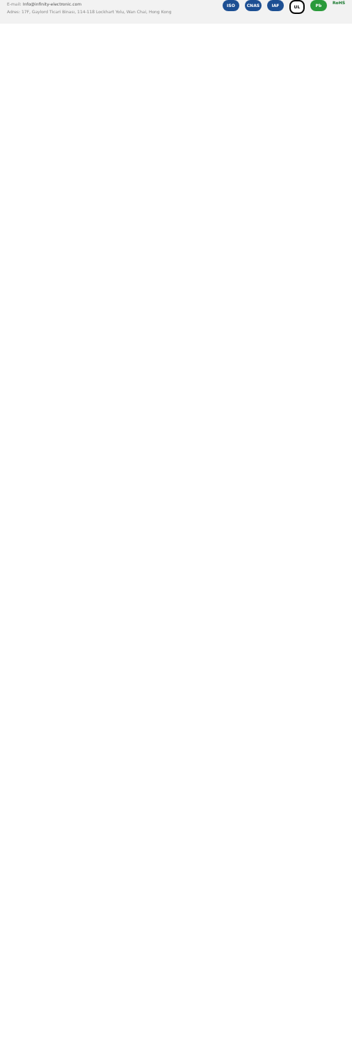E-mail: Info@infinity-electronic.com
Adres: 17F, Gaylord Ticari Binası, 114-118 Lockhart Yolu, Wan Chai, Hong Kong
ISO CNAS IAF UL Pb
RoHS